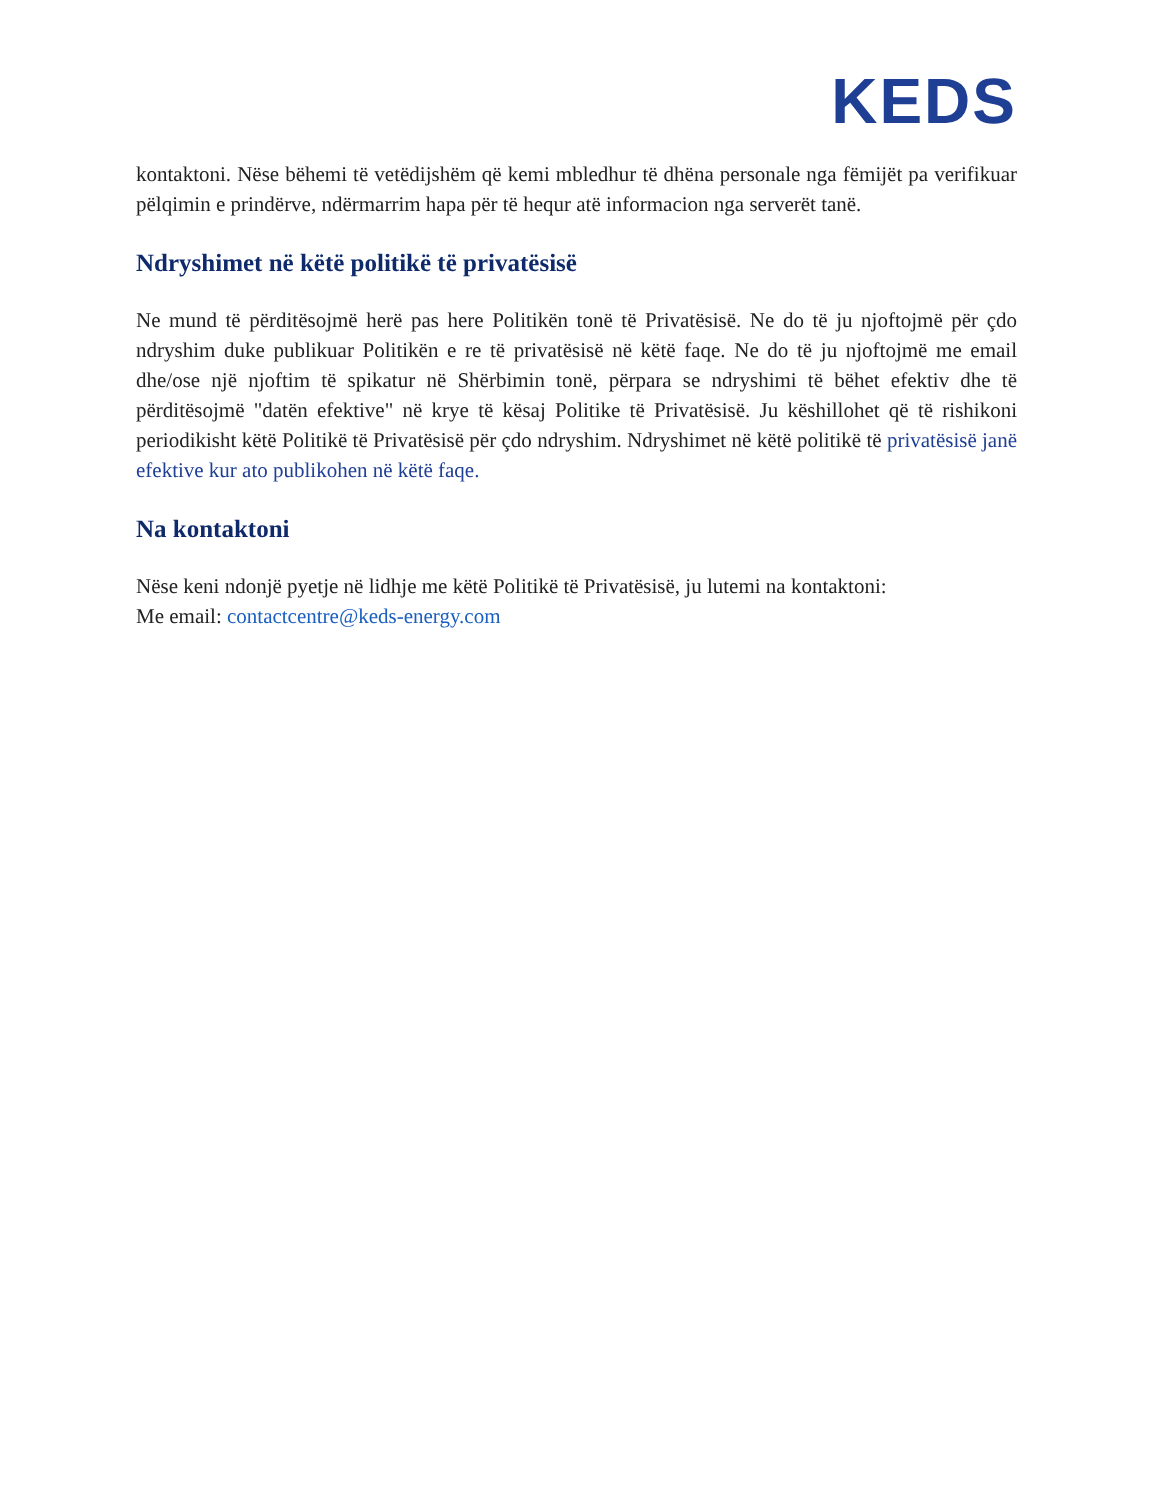KEDS
kontaktoni. Nëse bëhemi të vetëdijshëm që kemi mbledhur të dhëna personale nga fëmijët pa verifikuar pëlqimin e prindërve, ndërmarrim hapa për të hequr atë informacion nga serverët tanë.
Ndryshimet në këtë politikë të privatësisë
Ne mund të përditësojmë herë pas here Politikën tonë të Privatësisë. Ne do të ju njoftojmë për çdo ndryshim duke publikuar Politikën e re të privatësisë në këtë faqe. Ne do të ju njoftojmë me email dhe/ose një njoftim të spikatur në Shërbimin tonë, përpara se ndryshimi të bëhet efektiv dhe të përditësojmë "datën efektive" në krye të kësaj Politike të Privatësisë. Ju këshillohet që të rishikoni periodikisht këtë Politikë të Privatësisë për çdo ndryshim. Ndryshimet në këtë politikë të privatësisë janë efektive kur ato publikohen në këtë faqe.
Na kontaktoni
Nëse keni ndonjë pyetje në lidhje me këtë Politikë të Privatësisë, ju lutemi na kontaktoni:
Me email: contactcentre@keds-energy.com